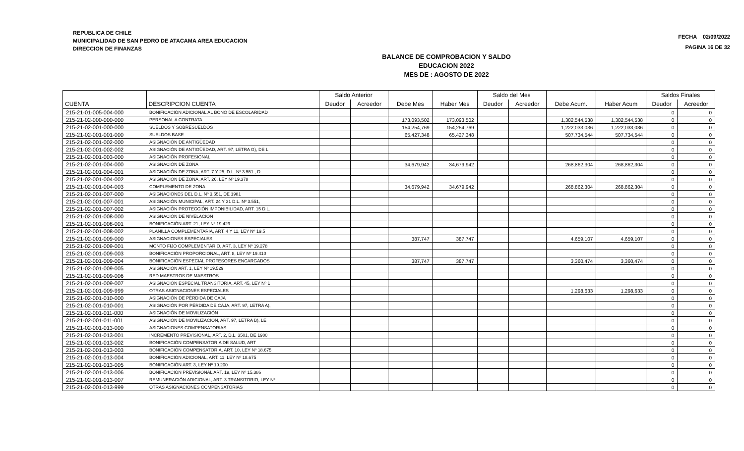REPUBLICA DE CHILE
MUNICIPALIDAD DE SAN PEDRO DE ATACAMA AREA EDUCACION
DIRECCION DE FINANZAS
FECHA 02/09/2022
PAGINA 16 DE 32
BALANCE DE COMPROBACION Y SALDO
EDUCACION 2022
MES DE : AGOSTO DE 2022
| CUENTA | DESCRIPCION CUENTA | Saldo Anterior | | Debe Mes | Haber Mes | Saldo del Mes | | Debe Acum. | Haber Acum | Saldos Finales | |
| --- | --- | --- | --- | --- | --- | --- | --- | --- | --- | --- | --- |
| | | Deudor | Acreedor | | | Deudor | Acreedor | | | Deudor | Acreedor |
| 215-21-01-005-004-000 | BONIFICACIÓN ADICIONAL AL BONO DE ESCOLARIDAD | | | | | | | | | 0 | 0 |
| 215-21-02-000-000-000 | PERSONAL A CONTRATA | | | 173,093,502 | 173,093,502 | | | 1,382,544,538 | 1,382,544,538 | 0 | 0 |
| 215-21-02-001-000-000 | SUELDOS Y SOBRESUELDOS | | | 154,254,769 | 154,254,769 | | | 1,222,033,036 | 1,222,033,036 | 0 | 0 |
| 215-21-02-001-001-000 | SUELDOS BASE | | | 65,427,348 | 65,427,348 | | | 507,734,544 | 507,734,544 | 0 | 0 |
| 215-21-02-001-002-000 | ASIGNACIÓN DE ANTIGÜEDAD | | | | | | | | | 0 | 0 |
| 215-21-02-001-002-002 | ASIGNACIÓN DE ANTIGÜEDAD, ART. 97, LETRA G), DE L | | | | | | | | | 0 | 0 |
| 215-21-02-001-003-000 | ASIGNACIÓN PROFESIONAL | | | | | | | | | 0 | 0 |
| 215-21-02-001-004-000 | ASIGNACIÓN DE ZONA | | | 34,679,942 | 34,679,942 | | | 268,862,304 | 268,862,304 | 0 | 0 |
| 215-21-02-001-004-001 | ASIGNACIÓN DE ZONA, ART. 7 Y 25, D.L. Nº 3.551 , D | | | | | | | | | 0 | 0 |
| 215-21-02-001-004-002 | ASIGNACIÓN DE ZONA, ART. 26, LEY Nº 19.378 | | | | | | | | | 0 | 0 |
| 215-21-02-001-004-003 | COMPLEMENTO DE ZONA | | | 34,679,942 | 34,679,942 | | | 268,862,304 | 268,862,304 | 0 | 0 |
| 215-21-02-001-007-000 | ASIGNACIONES DEL D.L. Nº 3.551, DE 1981 | | | | | | | | | 0 | 0 |
| 215-21-02-001-007-001 | ASIGNACIÓN MUNICIPAL, ART. 24 Y 31 D.L. Nº 3.551, | | | | | | | | | 0 | 0 |
| 215-21-02-001-007-002 | ASIGNACIÓN PROTECCIÓN IMPONIBILIDAD, ART. 15 D.L. | | | | | | | | | 0 | 0 |
| 215-21-02-001-008-000 | ASIGNACIÓN DE NIVELACIÓN | | | | | | | | | 0 | 0 |
| 215-21-02-001-008-001 | BONIFICACIÓN ART. 21, LEY Nº 19.429 | | | | | | | | | 0 | 0 |
| 215-21-02-001-008-002 | PLANILLA COMPLEMENTARIA, ART. 4 Y 11, LEY Nº 19.5 | | | | | | | | | 0 | 0 |
| 215-21-02-001-009-000 | ASIGNACIONES ESPECIALES | | | 387,747 | 387,747 | | | 4,659,107 | 4,659,107 | 0 | 0 |
| 215-21-02-001-009-001 | MONTO FIJO COMPLEMENTARIO, ART. 3, LEY Nº 19.278 | | | | | | | | | 0 | 0 |
| 215-21-02-001-009-003 | BONIFICACIÓN PROPORCIONAL, ART. 8, LEY Nº 19.410 | | | | | | | | | 0 | 0 |
| 215-21-02-001-009-004 | BONIFICACIÓN ESPECIAL PROFESORES ENCARGADOS | | | 387,747 | 387,747 | | | 3,360,474 | 3,360,474 | 0 | 0 |
| 215-21-02-001-009-005 | ASIGNACIÓN ART. 1, LEY Nº 19.529 | | | | | | | | | 0 | 0 |
| 215-21-02-001-009-006 | RED MAESTROS DE MAESTROS | | | | | | | | | 0 | 0 |
| 215-21-02-001-009-007 | ASIGNACIÓN ESPECIAL TRANSITORIA, ART. 45, LEY Nº 1 | | | | | | | | | 0 | 0 |
| 215-21-02-001-009-999 | OTRAS ASIGNACIONES ESPECIALES | | | | | | | 1,298,633 | 1,298,633 | 0 | 0 |
| 215-21-02-001-010-000 | ASIGNACIÓN DE PÉRDIDA DE CAJA | | | | | | | | | 0 | 0 |
| 215-21-02-001-010-001 | ASIGNACIÓN POR PÉRDIDA DE CAJA, ART. 97, LETRA A), | | | | | | | | | 0 | 0 |
| 215-21-02-001-011-000 | ASIGNACIÓN DE MOVILIZACIÓN | | | | | | | | | 0 | 0 |
| 215-21-02-001-011-001 | ASIGNACIÓN DE MOVILIZACIÓN, ART. 97, LETRA B), LE | | | | | | | | | 0 | 0 |
| 215-21-02-001-013-000 | ASIGNACIONES COMPENSATORIAS | | | | | | | | | 0 | 0 |
| 215-21-02-001-013-001 | INCREMENTO PREVISIONAL, ART. 2, D.L. 3501, DE 1980 | | | | | | | | | 0 | 0 |
| 215-21-02-001-013-002 | BONIFICACIÓN COMPENSATORIA DE SALUD, ART | | | | | | | | | 0 | 0 |
| 215-21-02-001-013-003 | BONIFICACIÓN COMPENSATORIA, ART. 10, LEY Nº 18.675 | | | | | | | | | 0 | 0 |
| 215-21-02-001-013-004 | BONIFICACIÓN ADICIONAL, ART. 11, LEY Nº 18.675 | | | | | | | | | 0 | 0 |
| 215-21-02-001-013-005 | BONIFICACIÓN ART. 3, LEY Nº 19.200 | | | | | | | | | 0 | 0 |
| 215-21-02-001-013-006 | BONIFICACIÓN PREVISIONAL ART. 19, LEY Nº 15.386 | | | | | | | | | 0 | 0 |
| 215-21-02-001-013-007 | REMUNERACIÓN ADICIONAL, ART. 3 TRANSITORIO, LEY Nº | | | | | | | | | 0 | 0 |
| 215-21-02-001-013-999 | OTRAS ASIGNACIONES COMPENSATORIAS | | | | | | | | | 0 | 0 |